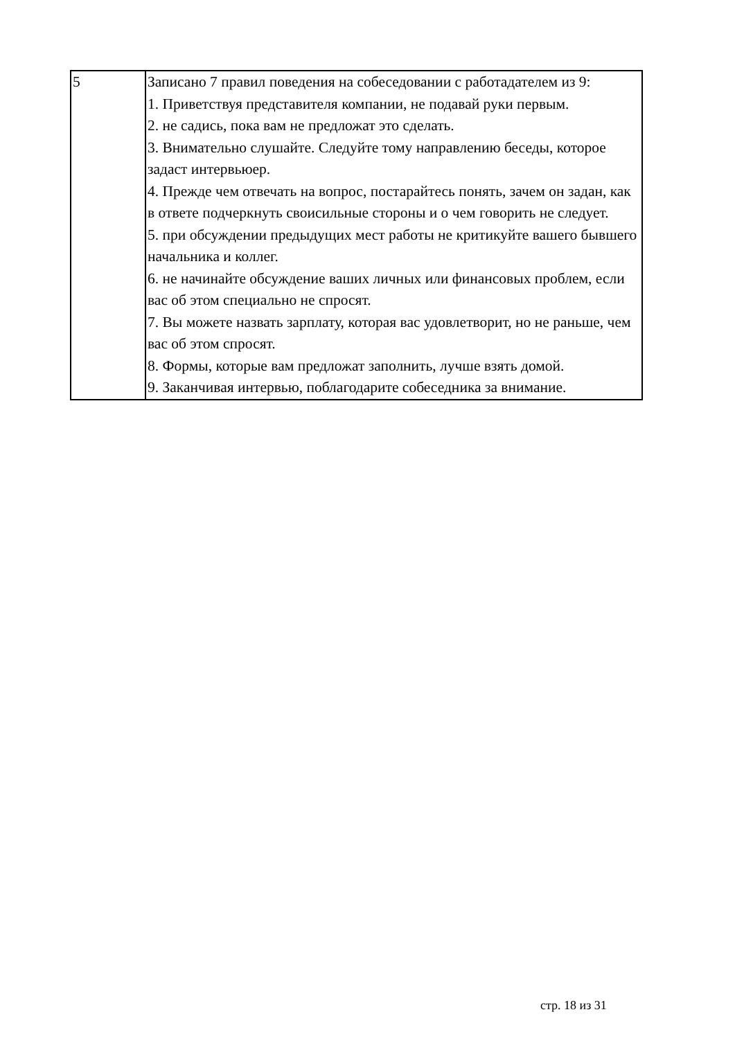| 5 | Записано 7 правил поведения на собеседовании с работадателем из 9: 1. Приветствуя представителя компании, не подавай руки первым. 2. не садись, пока вам не предложат это сделать. 3. Внимательно слушайте. Следуйте тому направлению беседы, которое задаст интервьюер. 4. Прежде чем отвечать на вопрос, постарайтесь понять, зачем он задан, как в ответе подчеркнуть своисильные стороны и о чем говорить не следует. 5. при обсуждении предыдущих мест работы не критикуйте вашего бывшего начальника и коллег. 6. не начинайте обсуждение ваших личных или финансовых проблем, если вас об этом специально не спросят. 7. Вы можете назвать зарплату, которая вас удовлетворит, но не раньше, чем вас об этом спросят. 8. Формы, которые вам предложат заполнить, лучше взять домой. 9. Заканчивая интервью, поблагодарите собеседника за внимание. |
стр. 18 из 31